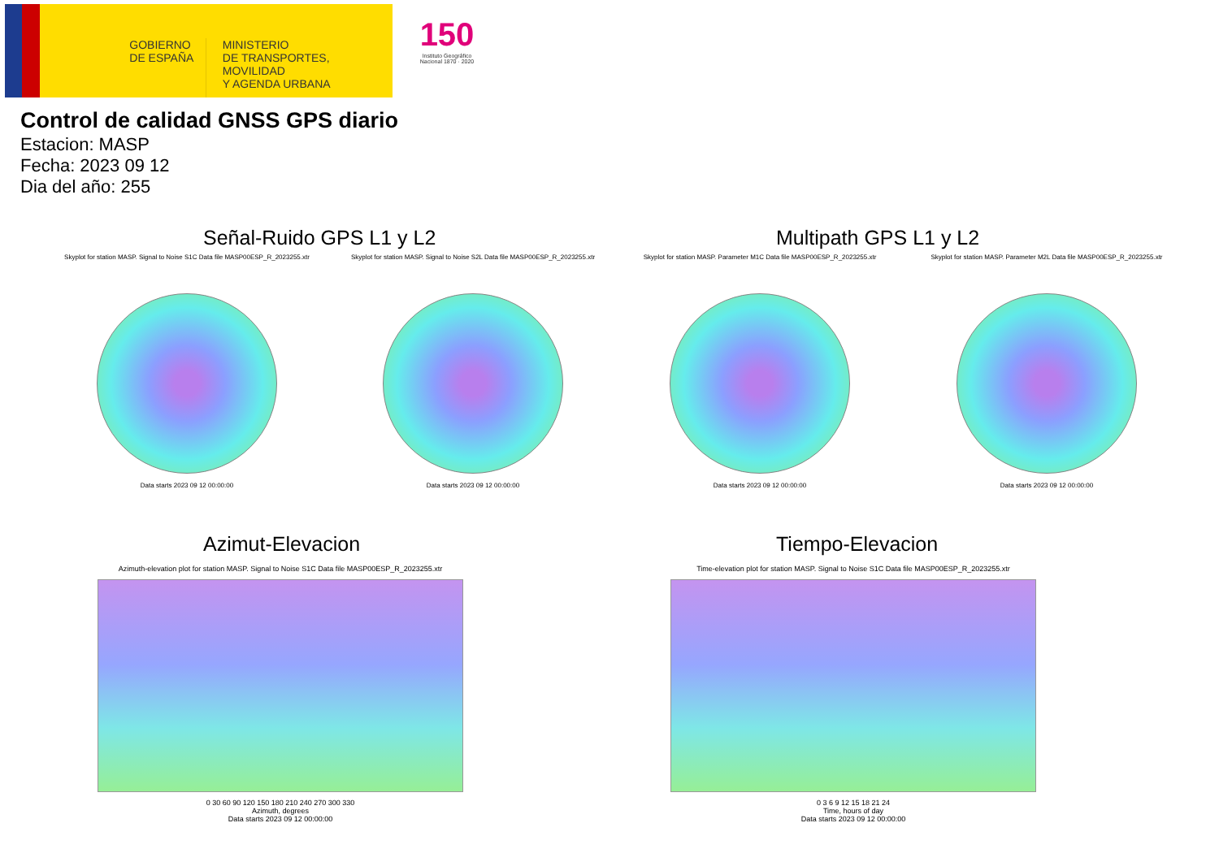GOBIERNO
DE ESPAÑA
MINISTERIO
DE TRANSPORTES, MOVILIDAD
Y AGENDA URBANA
150
Instituto Geográfico
Nacional 1870 · 2020
Control de calidad GNSS GPS diario
Estacion: MASP
Fecha: 2023 09 12
Dia del año: 255
Señal-Ruido GPS L1 y L2 Multipath GPS L1 y L2
Skyplot for station MASP. Signal to Noise S1C Data file MASP00ESP_R_2023255.xtr
Data starts 2023 09 12 00:00:00
Skyplot for station MASP. Signal to Noise S2L Data file MASP00ESP_R_2023255.xtr
Data starts 2023 09 12 00:00:00
Skyplot for station MASP. Parameter M1C Data file MASP00ESP_R_2023255.xtr
Data starts 2023 09 12 00:00:00
Skyplot for station MASP. Parameter M2L Data file MASP00ESP_R_2023255.xtr
Data starts 2023 09 12 00:00:00
Azimut-Elevacion Tiempo-Elevacion
Azimuth-elevation plot for station MASP. Signal to Noise S1C Data file MASP00ESP_R_2023255.xtr
0 30 60 90 120 150 180 210 240 270 300 330
Azimuth, degrees
Data starts 2023 09 12 00:00:00
Time-elevation plot for station MASP. Signal to Noise S1C Data file MASP00ESP_R_2023255.xtr
0 3 6 9 12 15 18 21 24
Time, hours of day
Data starts 2023 09 12 00:00:00